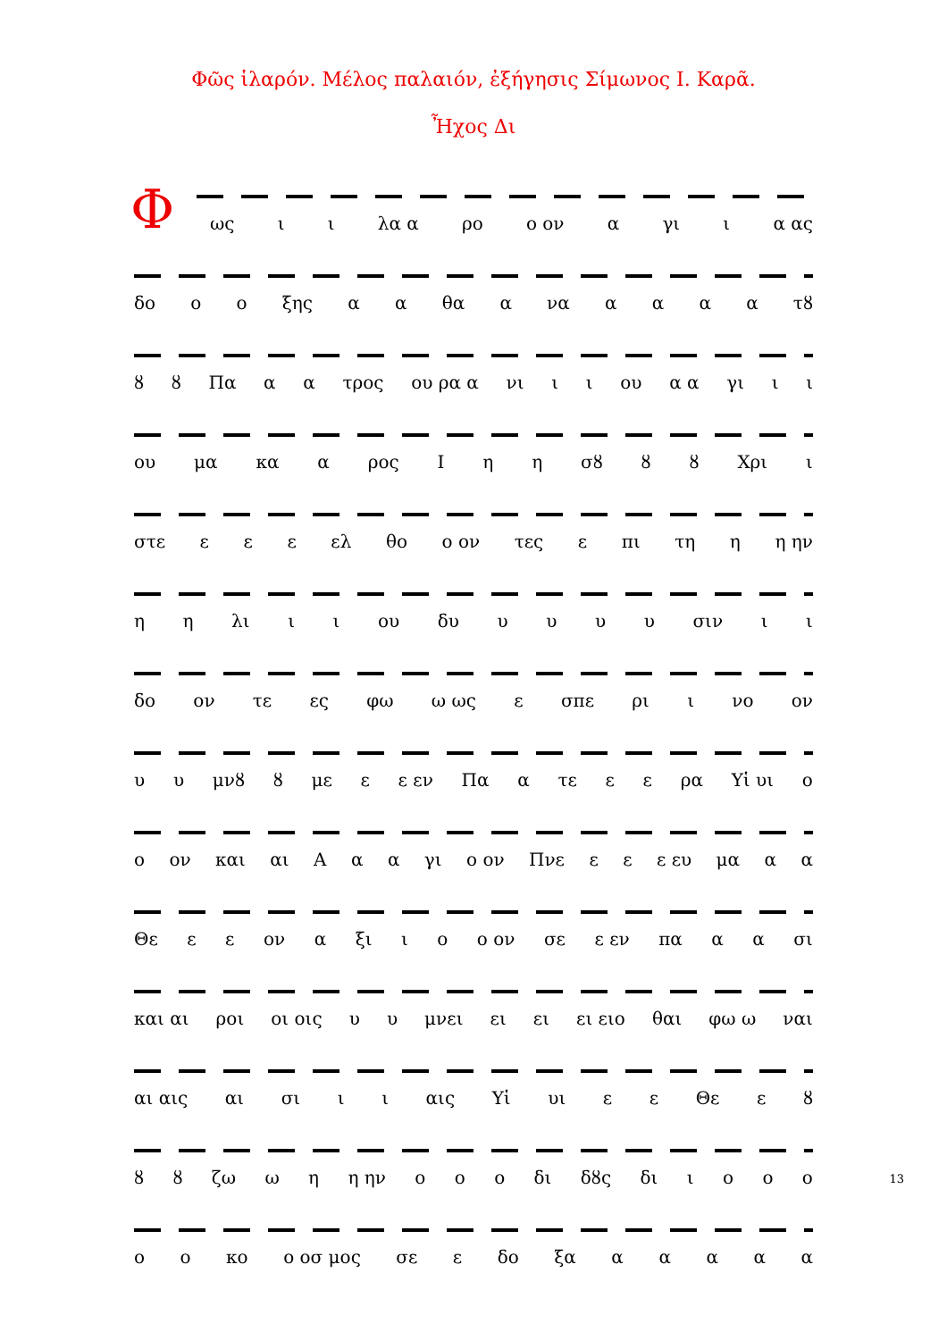Φῶς ἱλαρόν. Μέλος παλαιόν, ἐξήγησις Σίμωνος Ι. Καρᾶ.
Ἦχος Δι
Φ
ως ι ι λα α ρο ο ον α γι ι α ας
δο ο ο ξης α α θα α να αααα τȣ
ȣ ȣ Πα α α τρος ου ρα α νι ι ι ου α α γι ι ι
ου μα κα α ρος Ι η η σȣ ȣ ȣ Χρι ι
στε ε ε ε ελ θο ο ον τες ε πι τη η η ην
η η λι ι ι ου δυ υυυυ σιν ι ι
δο ον τε ες φω ω ως ε σπε ρι ι νο ον
υ υ μνȣ ȣ με ε ε εν Πα α τε ε ε ρα Υἱ υι ο
ο ον και αι Α α α γι ο ον Πνε ε ε ε ευ μα α α
Θε ε ε ον α ξι ι ο ο ον σε ε εν πα α α σι
και αι ροι οι οις υ υ μνει ει ει ει ειο θαι φω ω ναι
αι αις αι σι ι ι αις Υἱ υι ε ε Θε ε ȣ
ȣ ȣ ζω ω η η ην ο ο ο δι δȣς δι ιοοο
ο ο κο ο οσ μος σε ε δο ξα ααααα
13